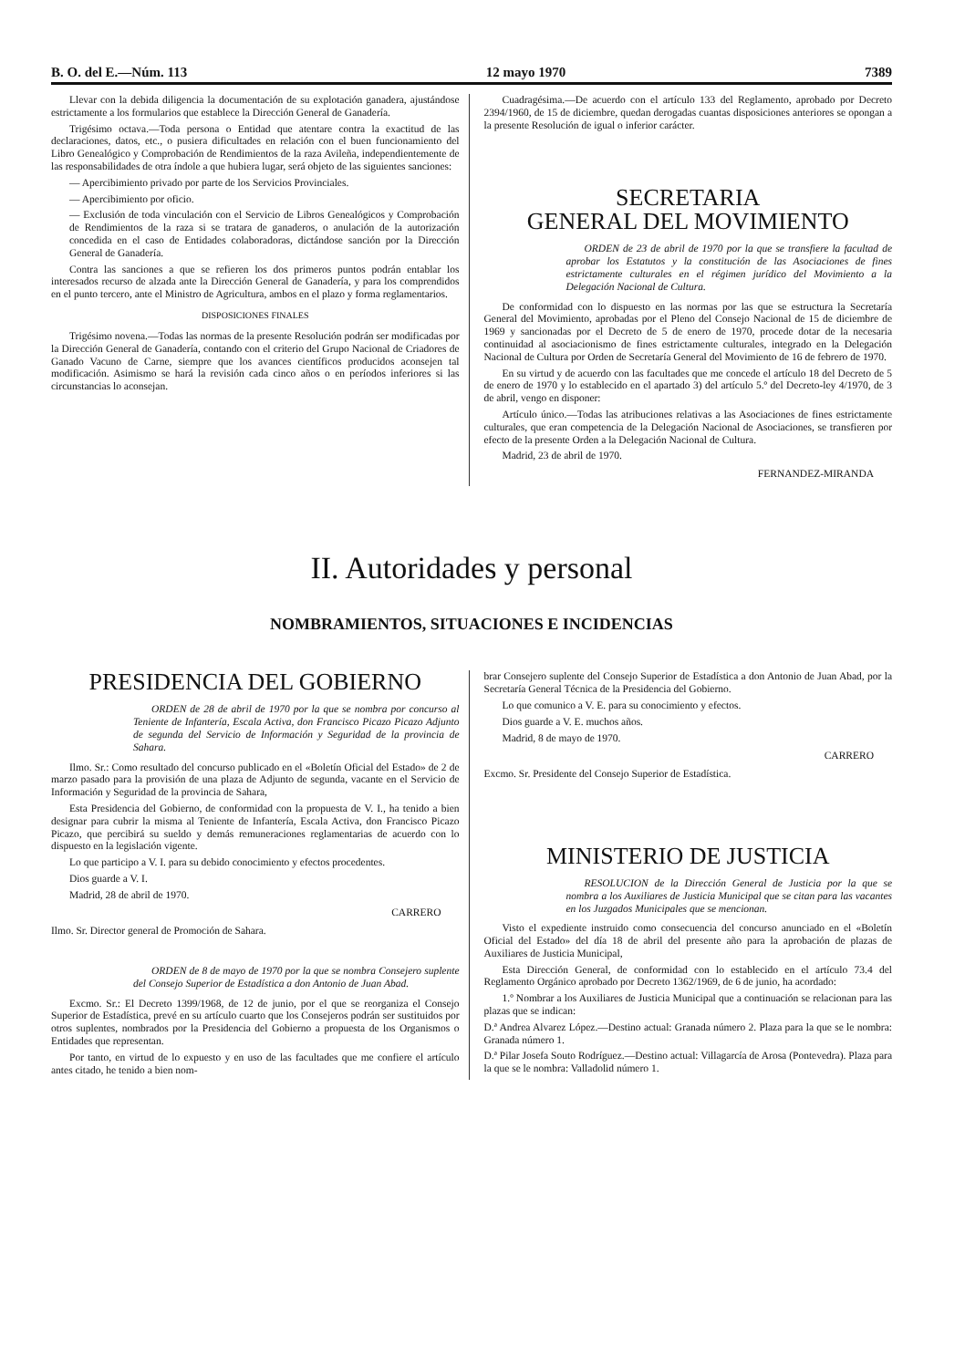B. O. del E.—Núm. 113 12 mayo 1970 7389
Llevar con la debida diligencia la documentación de su explotación ganadera, ajustándose estrictamente a los formularios que establece la Dirección General de Ganadería.
Trigésimo octava.—Toda persona o Entidad que atentare contra la exactitud de las declaraciones, datos, etc., o pusiera dificultades en relación con el buen funcionamiento del Libro Genealógico y Comprobación de Rendimientos de la raza Avileña, independientemente de las responsabilidades de otra índole a que hubiera lugar, será objeto de las siguientes sanciones:
— Apercibimiento privado por parte de los Servicios Provinciales.
— Apercibimiento por oficio.
— Exclusión de toda vinculación con el Servicio de Libros Genealógicos y Comprobación de Rendimientos de la raza si se tratara de ganaderos, o anulación de la autorización concedida en el caso de Entidades colaboradoras, dictándose sanción por la Dirección General de Ganadería.
Contra las sanciones a que se refieren los dos primeros puntos podrán entablar los interesados recurso de alzada ante la Dirección General de Ganadería, y para los comprendidos en el punto tercero, ante el Ministro de Agricultura, ambos en el plazo y forma reglamentarios.
DISPOSICIONES FINALES
Trigésimo novena.—Todas las normas de la presente Resolución podrán ser modificadas por la Dirección General de Ganadería, contando con el criterio del Grupo Nacional de Criadores de Ganado Vacuno de Carne, siempre que los avances científicos producidos aconsejen tal modificación. Asimismo se hará la revisión cada cinco años o en períodos inferiores si las circunstancias lo aconsejan.
Cuadragésima.—De acuerdo con el artículo 133 del Reglamento, aprobado por Decreto 2394/1960, de 15 de diciembre, quedan derogadas cuantas disposiciones anteriores se opongan a la presente Resolución de igual o inferior carácter.
SECRETARIA
GENERAL DEL MOVIMIENTO
ORDEN de 23 de abril de 1970 por la que se transfiere la facultad de aprobar los Estatutos y la constitución de las Asociaciones de fines estrictamente culturales en el régimen jurídico del Movimiento a la Delegación Nacional de Cultura.
De conformidad con lo dispuesto en las normas por las que se estructura la Secretaría General del Movimiento, aprobadas por el Pleno del Consejo Nacional de 15 de diciembre de 1969 y sancionadas por el Decreto de 5 de enero de 1970, procede dotar de la necesaria continuidad al asociacionismo de fines estrictamente culturales, integrado en la Delegación Nacional de Cultura por Orden de Secretaría General del Movimiento de 16 de febrero de 1970.
En su virtud y de acuerdo con las facultades que me concede el artículo 18 del Decreto de 5 de enero de 1970 y lo establecido en el apartado 3) del artículo 5.º del Decreto-ley 4/1970, de 3 de abril, vengo en disponer:
Artículo único.—Todas las atribuciones relativas a las Asociaciones de fines estrictamente culturales, que eran competencia de la Delegación Nacional de Asociaciones, se transfieren por efecto de la presente Orden a la Delegación Nacional de Cultura.
Madrid, 23 de abril de 1970.
FERNANDEZ-MIRANDA
II. Autoridades y personal
NOMBRAMIENTOS, SITUACIONES E INCIDENCIAS
PRESIDENCIA DEL GOBIERNO
ORDEN de 28 de abril de 1970 por la que se nombra por concurso al Teniente de Infantería, Escala Activa, don Francisco Picazo Picazo Adjunto de segunda del Servicio de Información y Seguridad de la provincia de Sahara.
Ilmo. Sr.: Como resultado del concurso publicado en el «Boletín Oficial del Estado» de 2 de marzo pasado para la provisión de una plaza de Adjunto de segunda, vacante en el Servicio de Información y Seguridad de la provincia de Sahara,
Esta Presidencia del Gobierno, de conformidad con la propuesta de V. I., ha tenido a bien designar para cubrir la misma al Teniente de Infantería, Escala Activa, don Francisco Picazo Picazo, que percibirá su sueldo y demás remuneraciones reglamentarias de acuerdo con lo dispuesto en la legislación vigente.
Lo que participo a V. I. para su debido conocimiento y efectos procedentes.
Dios guarde a V. I.
Madrid, 28 de abril de 1970.
CARRERO
Ilmo. Sr. Director general de Promoción de Sahara.
ORDEN de 8 de mayo de 1970 por la que se nombra Consejero suplente del Consejo Superior de Estadística a don Antonio de Juan Abad.
Excmo. Sr.: El Decreto 1399/1968, de 12 de junio, por el que se reorganiza el Consejo Superior de Estadística, prevé en su artículo cuarto que los Consejeros podrán ser sustituidos por otros suplentes, nombrados por la Presidencia del Gobierno a propuesta de los Organismos o Entidades que representan.
Por tanto, en virtud de lo expuesto y en uso de las facultades que me confiere el artículo antes citado, he tenido a bien nom-
brar Consejero suplente del Consejo Superior de Estadística a don Antonio de Juan Abad, por la Secretaría General Técnica de la Presidencia del Gobierno.
Lo que comunico a V. E. para su conocimiento y efectos.
Dios guarde a V. E. muchos años.
Madrid, 8 de mayo de 1970.
CARRERO
Excmo. Sr. Presidente del Consejo Superior de Estadística.
MINISTERIO DE JUSTICIA
RESOLUCION de la Dirección General de Justicia por la que se nombra a los Auxiliares de Justicia Municipal que se citan para las vacantes en los Juzgados Municipales que se mencionan.
Visto el expediente instruido como consecuencia del concurso anunciado en el «Boletín Oficial del Estado» del día 18 de abril del presente año para la aprobación de plazas de Auxiliares de Justicia Municipal,
Esta Dirección General, de conformidad con lo establecido en el artículo 73.4 del Reglamento Orgánico aprobado por Decreto 1362/1969, de 6 de junio, ha acordado:
1.º Nombrar a los Auxiliares de Justicia Municipal que a continuación se relacionan para las plazas que se indican:
D.ª Andrea Alvarez López.—Destino actual: Granada número 2. Plaza para la que se le nombra: Granada número 1.
D.ª Pilar Josefa Souto Rodríguez.—Destino actual: Villagarcía de Arosa (Pontevedra). Plaza para la que se le nombra: Valladolid número 1.